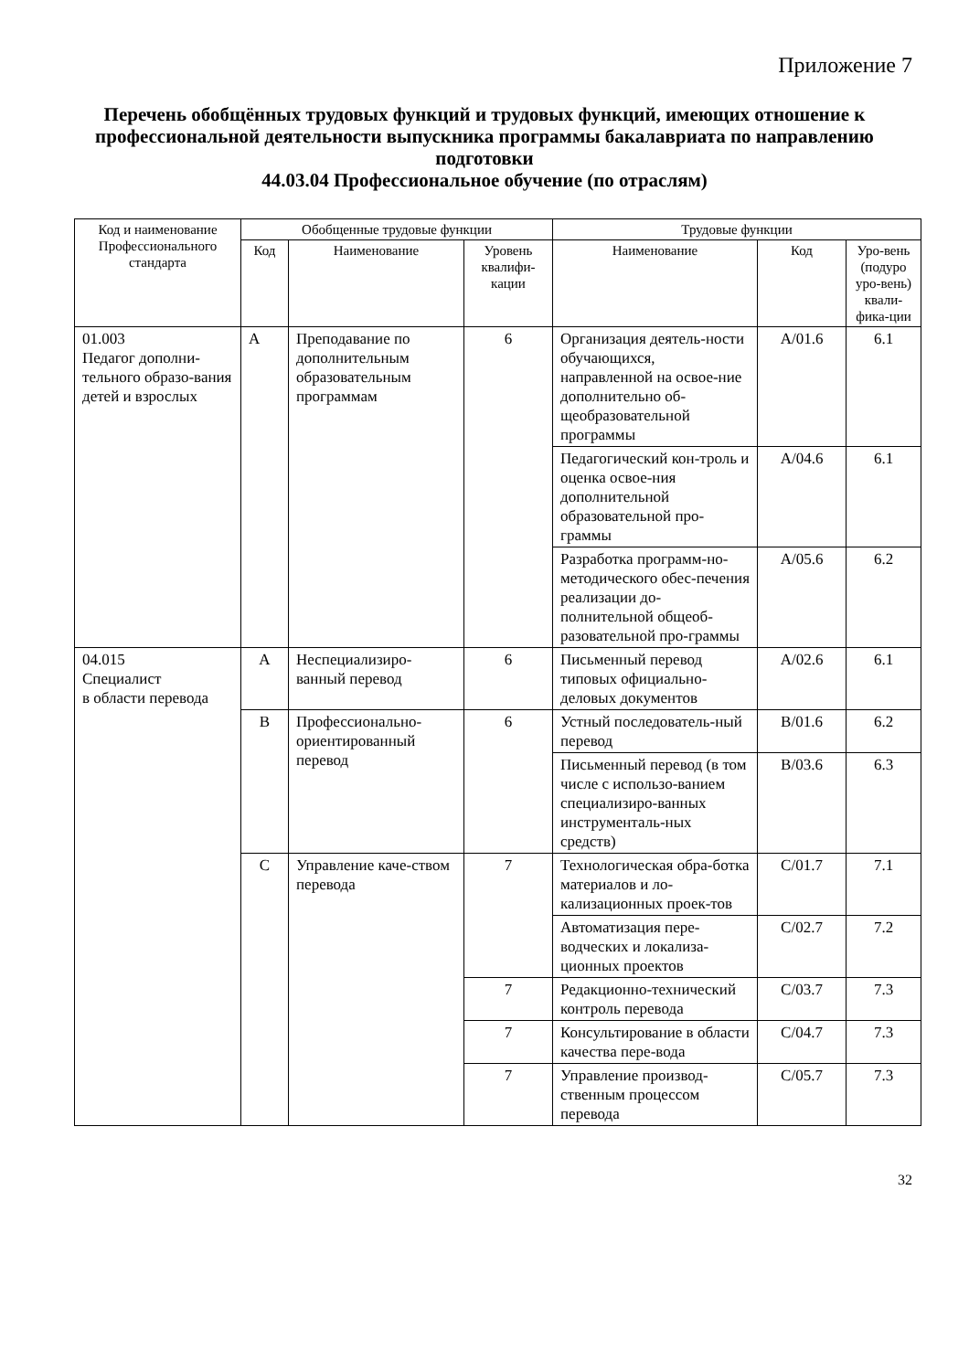Приложение 7
Перечень обобщённых трудовых функций и трудовых функций, имеющих отношение к профессиональной деятельности выпускника программы бакалавриата по направлению подготовки
44.03.04 Профессиональное обучение (по отраслям)
| Код и наименование Профессионального стандарта | Обобщенные трудовые функции | | | Трудовые функции | | |
| --- | --- | --- | --- | --- | --- | --- |
| | Код | Наименование | Уровень квалифи-кации | Наименование | Код | Уро-вень (подуро уро-вень) квали-фика-ции |
| 01.003 Педагог дополни-тельного образо-вания детей и взрослых | А | Преподавание по дополнительным образовательным программам | 6 | Организация деятель-ности обучающихся, направленной на освое-ние дополнительно об-щеобразовательной программы | А/01.6 | 6.1 |
| | | | | Педагогический кон-троль и оценка освое-ния дополнительной образовательной про-граммы | А/04.6 | 6.1 |
| | | | | Разработка программ-но-методического обес-печения реализации до-полнительной общеоб-разовательной про-граммы | А/05.6 | 6.2 |
| 04.015 Специалист в области перевода | А | Неспециализиро-ванный перевод | 6 | Письменный перевод типовых официально-деловых документов | А/02.6 | 6.1 |
| | В | Профессионально-ориентированный перевод | 6 | Устный последователь-ный перевод | В/01.6 | 6.2 |
| | | | | Письменный перевод (в том числе с использо-ванием специализиро-ванных инструменталь-ных средств) | В/03.6 | 6.3 |
| | С | Управление каче-ством перевода | 7 | Технологическая обра-ботка материалов и ло-кализационных проек-тов | С/01.7 | 7.1 |
| | | | | Автоматизация пере-водческих и локализа-ционных проектов | С/02.7 | 7.2 |
| | | | 7 | Редакционно-технический контроль перевода | С/03.7 | 7.3 |
| | | | 7 | Консультирование в области качества пере-вода | С/04.7 | 7.3 |
| | | | 7 | Управление производ-ственным процессом перевода | С/05.7 | 7.3 |
32